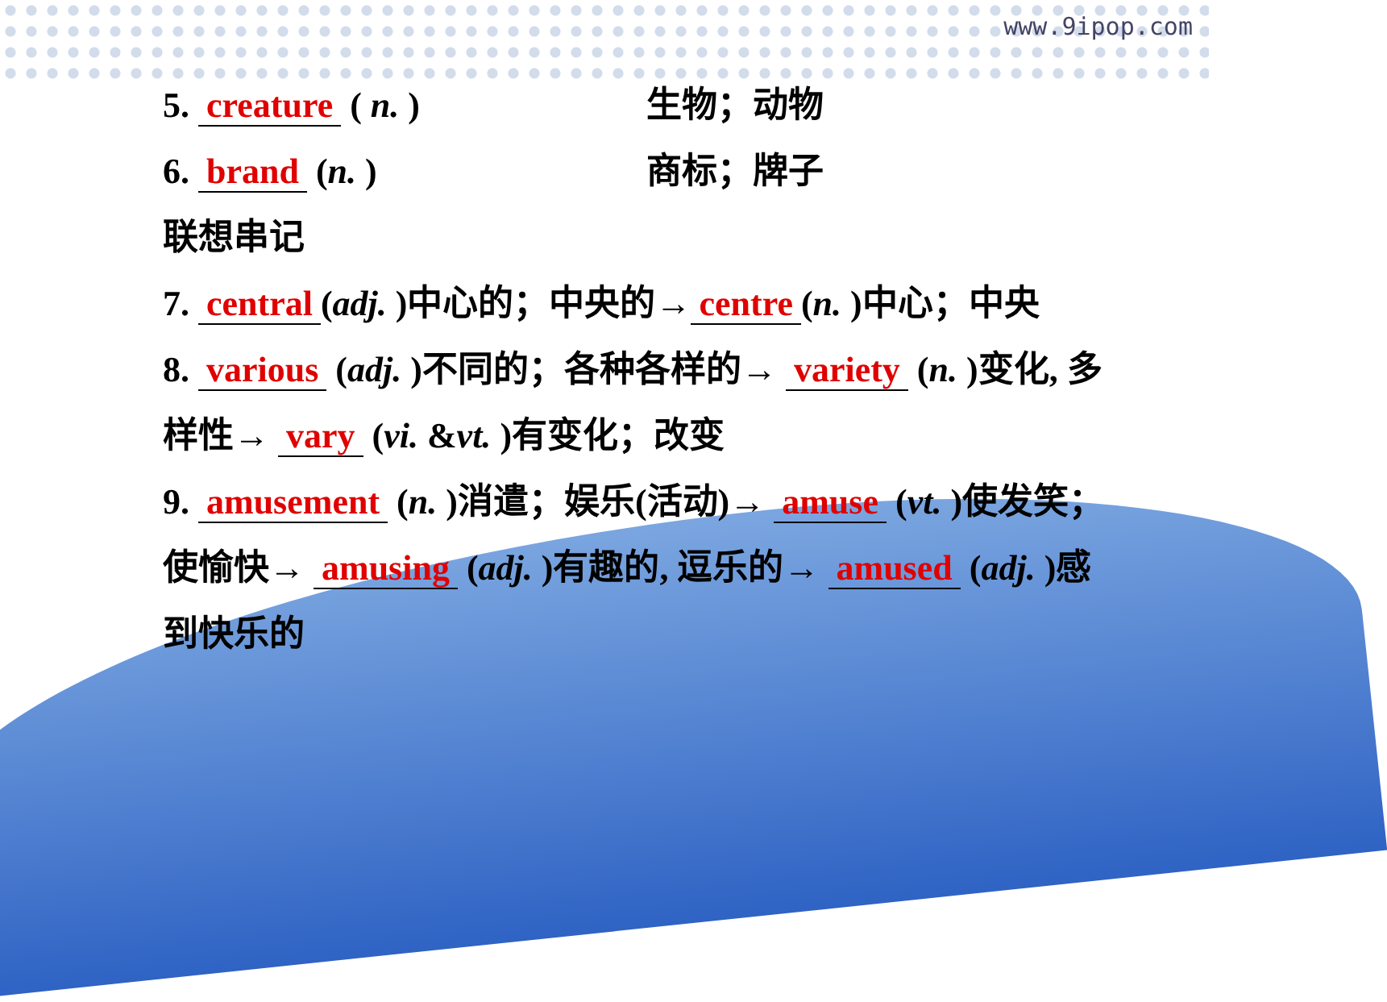www.9ipop.com
5. creature ( n. ) 生物；动物
6. brand (n. ) 商标；牌子
联想串记
7. central (adj. )中心的；中央的→ centre (n. )中心；中央
8. various (adj. )不同的；各种各样的→ variety (n. )变化, 多
样性→ vary (vi. &vt. )有变化；改变
9. amusement (n. )消遣；娱乐(活动)→ amuse (vt. )使发笑；
使愉快→ amusing (adj. )有趣的, 逗乐的→ amused (adj. )感
到快乐的